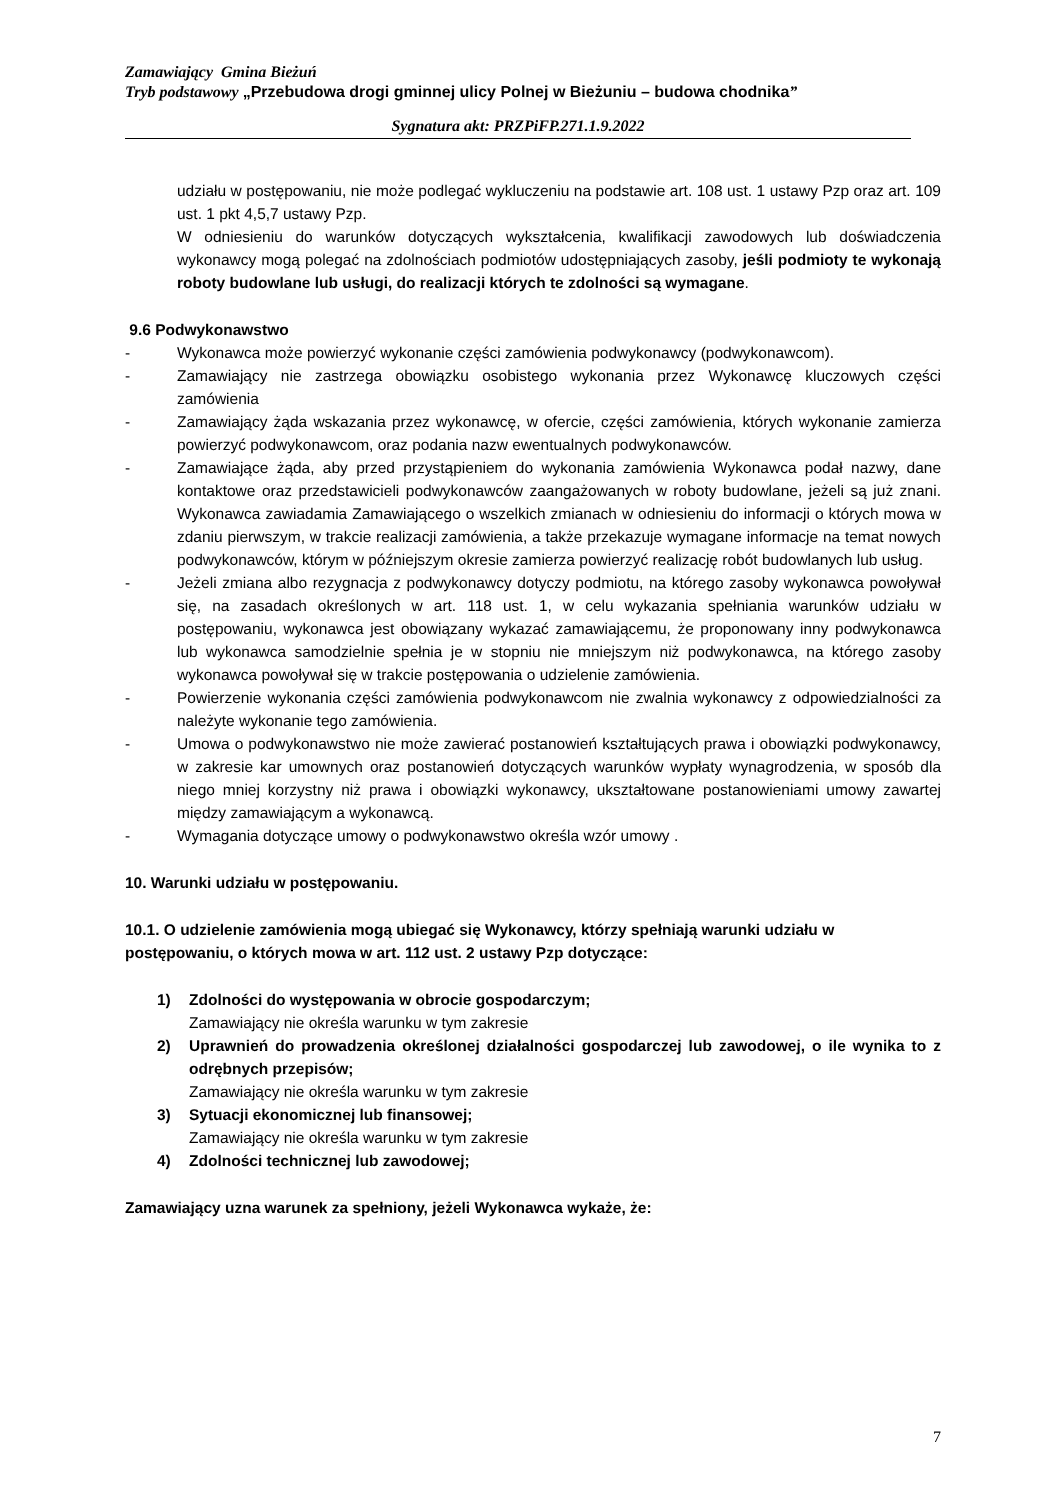Zamawiający Gmina Bieżuń
Tryb podstawowy „Przebudowa drogi gminnej ulicy Polnej w Bieżuniu – budowa chodnika”
Sygnatura akt: PRZPiFP.271.1.9.2022
udziału w postępowaniu, nie może podlegać wykluczeniu na podstawie art. 108 ust. 1 ustawy Pzp oraz art. 109 ust. 1 pkt 4,5,7 ustawy Pzp.
W odniesieniu do warunków dotyczących wykształcenia, kwalifikacji zawodowych lub doświadczenia wykonawcy mogą polegać na zdolnościach podmiotów udostępniających zasoby, jeśli podmioty te wykonają roboty budowlane lub usługi, do realizacji których te zdolności są wymagane.
9.6 Podwykonawstwo
- Wykonawca może powierzyć wykonanie części zamówienia podwykonawcy (podwykonawcom).
- Zamawiający nie zastrzega obowiązku osobistego wykonania przez Wykonawcę kluczowych części zamówienia
- Zamawiający żąda wskazania przez wykonawcę, w ofercie, części zamówienia, których wykonanie zamierza powierzyć podwykonawcom, oraz podania nazw ewentualnych podwykonawców.
- Zamawiające żąda, aby przed przystąpieniem do wykonania zamówienia Wykonawca podał nazwy, dane kontaktowe oraz przedstawicieli podwykonawców zaangażowanych w roboty budowlane, jeżeli są już znani. Wykonawca zawiadamia Zamawiającego o wszelkich zmianach w odniesieniu do informacji o których mowa w zdaniu pierwszym, w trakcie realizacji zamówienia, a także przekazuje wymagane informacje na temat nowych podwykonawców, którym w późniejszym okresie zamierza powierzyć realizację robót budowlanych lub usług.
- Jeżeli zmiana albo rezygnacja z podwykonawcy dotyczy podmiotu, na którego zasoby wykonawca powoływał się, na zasadach określonych w art. 118 ust. 1, w celu wykazania spełniania warunków udziału w postępowaniu, wykonawca jest obowiązany wykazać zamawiającemu, że proponowany inny podwykonawca lub wykonawca samodzielnie spełnia je w stopniu nie mniejszym niż podwykonawca, na którego zasoby wykonawca powoływał się w trakcie postępowania o udzielenie zamówienia.
- Powierzenie wykonania części zamówienia podwykonawcom nie zwalnia wykonawcy z odpowiedzialności za należyte wykonanie tego zamówienia.
- Umowa o podwykonawstwo nie może zawierać postanowień kształtujących prawa i obowiązki podwykonawcy, w zakresie kar umownych oraz postanowień dotyczących warunków wypłaty wynagrodzenia, w sposób dla niego mniej korzystny niż prawa i obowiązki wykonawcy, ukształtowane postanowieniami umowy zawartej między zamawiającym a wykonawcą.
- Wymagania dotyczące umowy o podwykonawstwo określa wzór umowy .
10. Warunki udziału w postępowaniu.
10.1. O udzielenie zamówienia mogą ubiegać się Wykonawcy, którzy spełniają warunki udziału w postępowaniu, o których mowa w art. 112 ust. 2 ustawy Pzp dotyczące:
1) Zdolności do występowania w obrocie gospodarczym;
Zamawiający nie określa warunku w tym zakresie
2) Uprawnień do prowadzenia określonej działalności gospodarczej lub zawodowej, o ile wynika to z odrębnych przepisów;
Zamawiający nie określa warunku w tym zakresie
3) Sytuacji ekonomicznej lub finansowej;
Zamawiający nie określa warunku w tym zakresie
4) Zdolności technicznej lub zawodowej;
Zamawiający uzna warunek za spełniony, jeżeli Wykonawca wykaże, że:
7